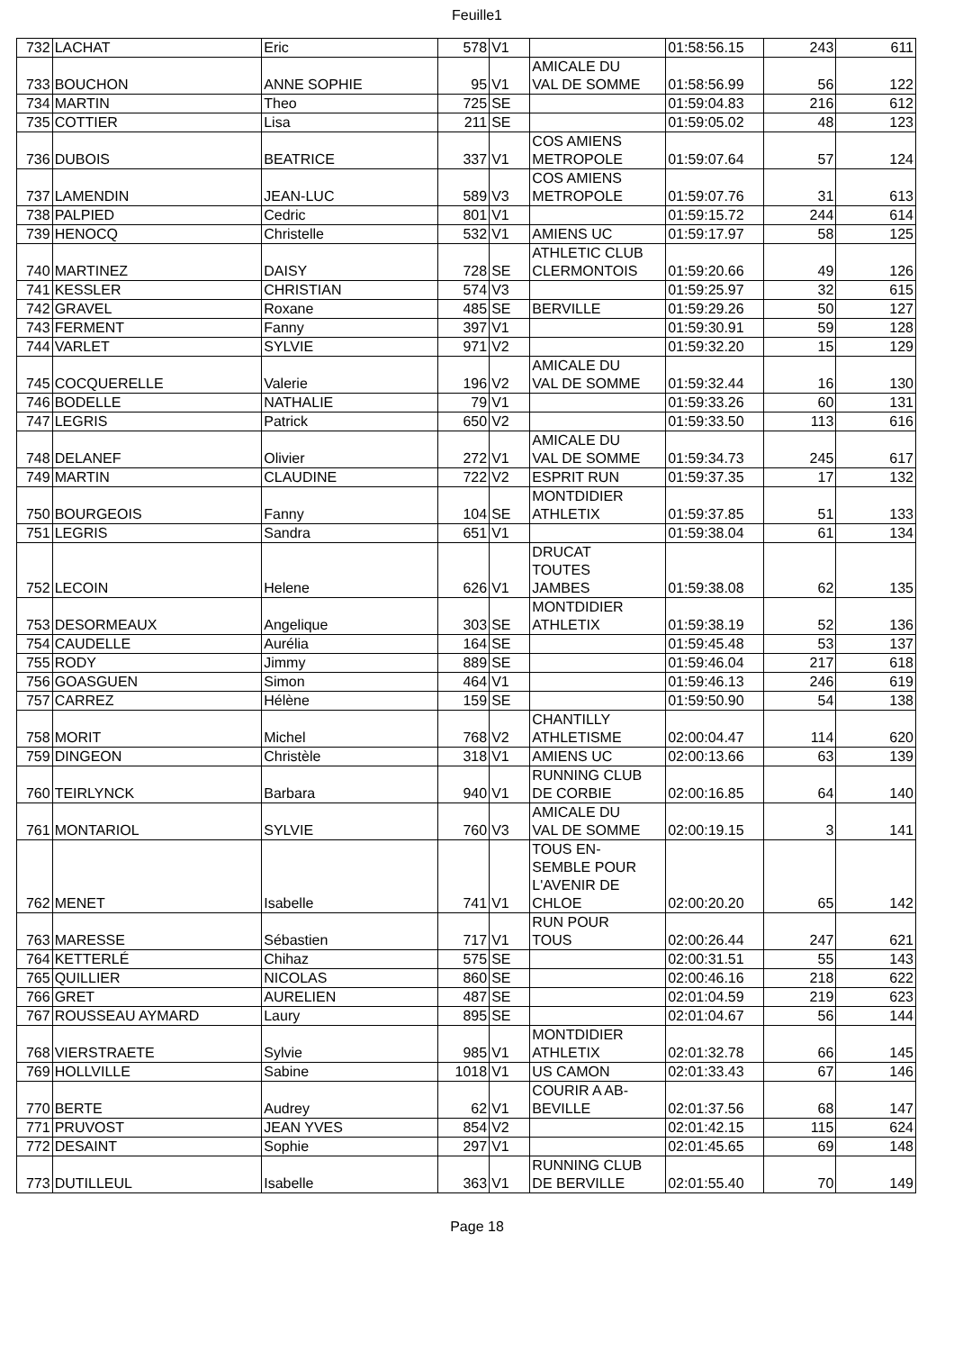Feuille1
| 732 | LACHAT | Eric | 578 | V1 | | 01:58:56.15 | 243 | 611 |
| 733 | BOUCHON | ANNE SOPHIE | 95 | V1 | AMICALE DU VAL DE SOMME | 01:58:56.99 | 56 | 122 |
| 734 | MARTIN | Theo | 725 | SE | | 01:59:04.83 | 216 | 612 |
| 735 | COTTIER | Lisa | 211 | SE | | 01:59:05.02 | 48 | 123 |
| 736 | DUBOIS | BEATRICE | 337 | V1 | COS AMIENS METROPOLE | 01:59:07.64 | 57 | 124 |
| 737 | LAMENDIN | JEAN-LUC | 589 | V3 | COS AMIENS METROPOLE | 01:59:07.76 | 31 | 613 |
| 738 | PALPIED | Cedric | 801 | V1 | | 01:59:15.72 | 244 | 614 |
| 739 | HENOCQ | Christelle | 532 | V1 | AMIENS UC | 01:59:17.97 | 58 | 125 |
| 740 | MARTINEZ | DAISY | 728 | SE | ATHLETIC CLUB CLERMONTOIS | 01:59:20.66 | 49 | 126 |
| 741 | KESSLER | CHRISTIAN | 574 | V3 | | 01:59:25.97 | 32 | 615 |
| 742 | GRAVEL | Roxane | 485 | SE | BERVILLE | 01:59:29.26 | 50 | 127 |
| 743 | FERMENT | Fanny | 397 | V1 | | 01:59:30.91 | 59 | 128 |
| 744 | VARLET | SYLVIE | 971 | V2 | | 01:59:32.20 | 15 | 129 |
| 745 | COCQUERELLE | Valerie | 196 | V2 | AMICALE DU VAL DE SOMME | 01:59:32.44 | 16 | 130 |
| 746 | BODELLE | NATHALIE | 79 | V1 | | 01:59:33.26 | 60 | 131 |
| 747 | LEGRIS | Patrick | 650 | V2 | | 01:59:33.50 | 113 | 616 |
| 748 | DELANEF | Olivier | 272 | V1 | AMICALE DU VAL DE SOMME | 01:59:34.73 | 245 | 617 |
| 749 | MARTIN | CLAUDINE | 722 | V2 | ESPRIT RUN | 01:59:37.35 | 17 | 132 |
| 750 | BOURGEOIS | Fanny | 104 | SE | MONTDIDIER ATHLETIX | 01:59:37.85 | 51 | 133 |
| 751 | LEGRIS | Sandra | 651 | V1 | | 01:59:38.04 | 61 | 134 |
| 752 | LECOIN | Helene | 626 | V1 | DRUCAT TOUTES JAMBES | 01:59:38.08 | 62 | 135 |
| 753 | DESORMEAUX | Angelique | 303 | SE | MONTDIDIER ATHLETIX | 01:59:38.19 | 52 | 136 |
| 754 | CAUDELLE | Aurélia | 164 | SE | | 01:59:45.48 | 53 | 137 |
| 755 | RODY | Jimmy | 889 | SE | | 01:59:46.04 | 217 | 618 |
| 756 | GOASGUEN | Simon | 464 | V1 | | 01:59:46.13 | 246 | 619 |
| 757 | CARREZ | Hélène | 159 | SE | | 01:59:50.90 | 54 | 138 |
| 758 | MORIT | Michel | 768 | V2 | CHANTILLY ATHLETISME | 02:00:04.47 | 114 | 620 |
| 759 | DINGEON | Christèle | 318 | V1 | AMIENS UC | 02:00:13.66 | 63 | 139 |
| 760 | TEIRLYNCK | Barbara | 940 | V1 | RUNNING CLUB DE CORBIE | 02:00:16.85 | 64 | 140 |
| 761 | MONTARIOL | SYLVIE | 760 | V3 | AMICALE DU VAL DE SOMME | 02:00:19.15 | 3 | 141 |
| 762 | MENET | Isabelle | 741 | V1 | TOUS EN- SEMBLE POUR L'AVENIR DE CHLOE | 02:00:20.20 | 65 | 142 |
| 763 | MARESSE | Sébastien | 717 | V1 | RUN POUR TOUS | 02:00:26.44 | 247 | 621 |
| 764 | KETTERLÉ | Chihaz | 575 | SE | | 02:00:31.51 | 55 | 143 |
| 765 | QUILLIER | NICOLAS | 860 | SE | | 02:00:46.16 | 218 | 622 |
| 766 | GRET | AURELIEN | 487 | SE | | 02:01:04.59 | 219 | 623 |
| 767 | ROUSSEAU AYMARD | Laury | 895 | SE | | 02:01:04.67 | 56 | 144 |
| 768 | VIERSTRAETE | Sylvie | 985 | V1 | MONTDIDIER ATHLETIX | 02:01:32.78 | 66 | 145 |
| 769 | HOLLVILLE | Sabine | 1018 | V1 | US CAMON | 02:01:33.43 | 67 | 146 |
| 770 | BERTE | Audrey | 62 | V1 | COURIR A AB- BEVILLE | 02:01:37.56 | 68 | 147 |
| 771 | PRUVOST | JEAN YVES | 854 | V2 | | 02:01:42.15 | 115 | 624 |
| 772 | DESAINT | Sophie | 297 | V1 | | 02:01:45.65 | 69 | 148 |
| 773 | DUTILLEUL | Isabelle | 363 | V1 | RUNNING CLUB DE BERVILLE | 02:01:55.40 | 70 | 149 |
Page 18